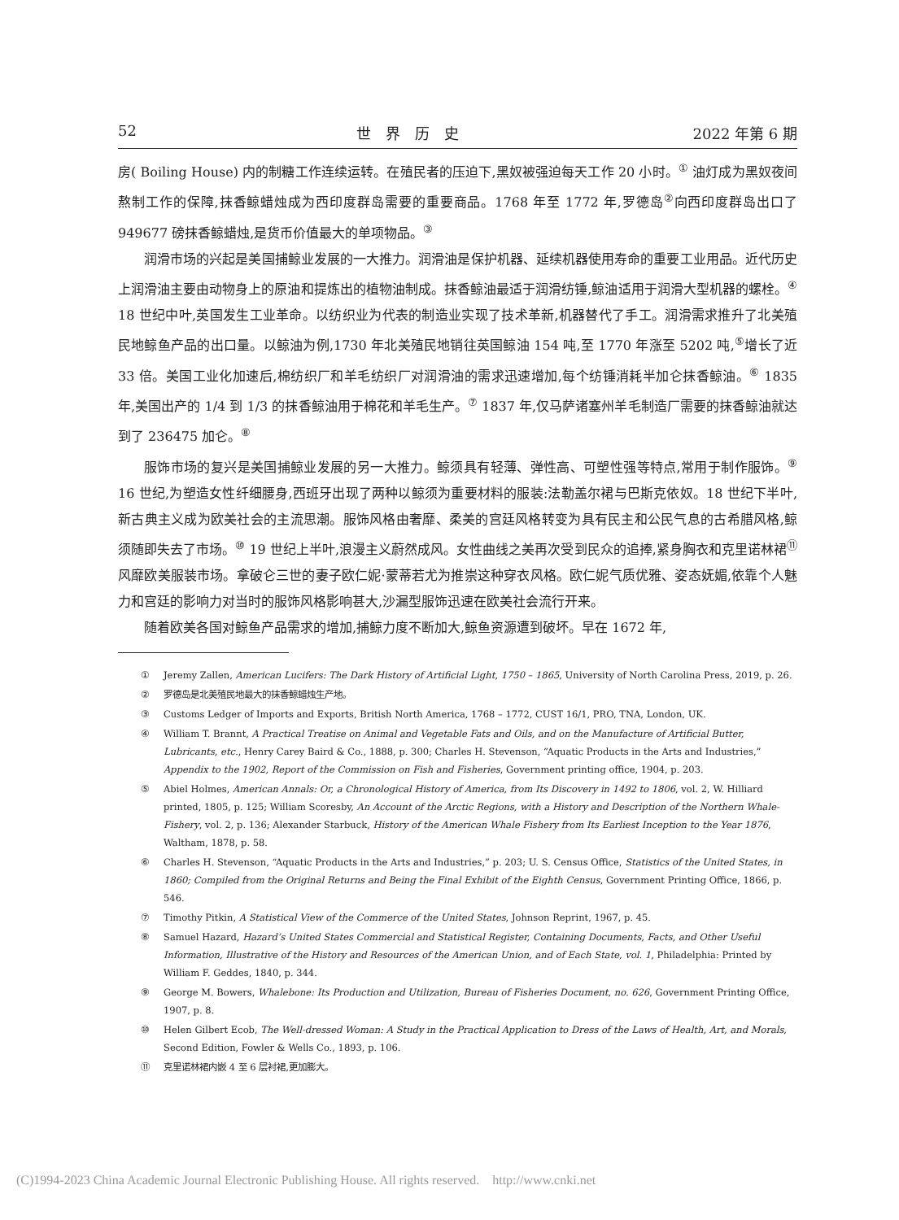52 世界历史 2022 年第 6 期
房( Boiling House) 内的制糖工作连续运转。在殖民者的压迫下,黑奴被强迫每天工作 20 小时。<sup>①</sup> 油灯成为黑奴夜间熬制工作的保障,抹香鲸蜡烛成为西印度群岛需要的重要商品。1768 年至 1772 年,罗德岛<sup>②</sup>向西印度群岛出口了 949677 磅抹香鲸蜡烛,是货币价值最大的单项物品。<sup>③</sup>
润滑市场的兴起是美国捕鲸业发展的一大推力。润滑油是保护机器、延续机器使用寿命的重要工业用品。近代历史上润滑油主要由动物身上的原油和提炼出的植物油制成。抹香鲸油最适于润滑纺锤,鲸油适用于润滑大型机器的螺栓。<sup>④</sup> 18 世纪中叶,英国发生工业革命。以纺织业为代表的制造业实现了技术革新,机器替代了手工。润滑需求推升了北美殖民地鲸鱼产品的出口量。以鲸油为例,1730 年北美殖民地销往英国鲸油 154 吨,至 1770 年涨至 5202 吨,<sup>⑤</sup>增长了近 33 倍。美国工业化加速后,棉纺织厂和羊毛纺织厂对润滑油的需求迅速增加,每个纺锤消耗半加仑抹香鲸油。<sup>⑥</sup> 1835 年,美国出产的 1/4 到 1/3 的抹香鲸油用于棉花和羊毛生产。<sup>⑦</sup> 1837 年,仅马萨诸塞州羊毛制造厂需要的抹香鲸油就达到了 236475 加仑。<sup>⑧</sup>
服饰市场的复兴是美国捕鲸业发展的另一大推力。鲸须具有轻薄、弹性高、可塑性强等特点,常用于制作服饰。<sup>⑨</sup> 16 世纪,为塑造女性纤细腰身,西班牙出现了两种以鲸须为重要材料的服装:法勒盖尔裙与巴斯克依奴。18 世纪下半叶,新古典主义成为欧美社会的主流思潮。服饰风格由奢靡、柔美的宫廷风格转变为具有民主和公民气息的古希腊风格,鲸须随即失去了市场。<sup>⑩</sup> 19 世纪上半叶,浪漫主义蔚然成风。女性曲线之美再次受到民众的追捧,紧身胸衣和克里诺林裙<sup>⑪</sup>风靡欧美服装市场。拿破仑三世的妻子欧仁妮·蒙蒂若尤为推崇这种穿衣风格。欧仁妮气质优雅、姿态妩媚,依靠个人魅力和宫廷的影响力对当时的服饰风格影响甚大,沙漏型服饰迅速在欧美社会流行开来。
随着欧美各国对鲸鱼产品需求的增加,捕鲸力度不断加大,鲸鱼资源遭到破坏。早在 1672 年,
① Jeremy Zallen, American Lucifers: The Dark History of Artificial Light, 1750 – 1865, University of North Carolina Press, 2019, p. 26.
② 罗德岛是北美殖民地最大的抹香鲸蜡烛生产地。
③ Customs Ledger of Imports and Exports, British North America, 1768 – 1772, CUST 16/1, PRO, TNA, London, UK.
④ William T. Brannt, A Practical Treatise on Animal and Vegetable Fats and Oils, and on the Manufacture of Artificial Butter, Lubricants, etc., Henry Carey Baird & Co., 1888, p. 300; Charles H. Stevenson, “Aquatic Products in the Arts and Industries,” Appendix to the 1902, Report of the Commission on Fish and Fisheries, Government printing office, 1904, p. 203.
⑤ Abiel Holmes, American Annals: Or, a Chronological History of America, from Its Discovery in 1492 to 1806, vol. 2, W. Hilliard printed, 1805, p. 125; William Scoresby, An Account of the Arctic Regions, with a History and Description of the Northern Whale-Fishery, vol. 2, p. 136; Alexander Starbuck, History of the American Whale Fishery from Its Earliest Inception to the Year 1876, Waltham, 1878, p. 58.
⑥ Charles H. Stevenson, “Aquatic Products in the Arts and Industries,” p. 203; U. S. Census Office, Statistics of the United States, in 1860; Compiled from the Original Returns and Being the Final Exhibit of the Eighth Census, Government Printing Office, 1866, p. 546.
⑦ Timothy Pitkin, A Statistical View of the Commerce of the United States, Johnson Reprint, 1967, p. 45.
⑧ Samuel Hazard, Hazard’s United States Commercial and Statistical Register, Containing Documents, Facts, and Other Useful Information, Illustrative of the History and Resources of the American Union, and of Each State, vol. 1, Philadelphia: Printed by William F. Geddes, 1840, p. 344.
⑨ George M. Bowers, Whalebone: Its Production and Utilization, Bureau of Fisheries Document, no. 626, Government Printing Office, 1907, p. 8.
⑩ Helen Gilbert Ecob, The Well-dressed Woman: A Study in the Practical Application to Dress of the Laws of Health, Art, and Morals, Second Edition, Fowler & Wells Co., 1893, p. 106.
⑪ 克里诺林裙内嵌 4 至 6 层衬裙,更加膨大。
(C)1994-2023 China Academic Journal Electronic Publishing House. All rights reserved. http://www.cnki.net